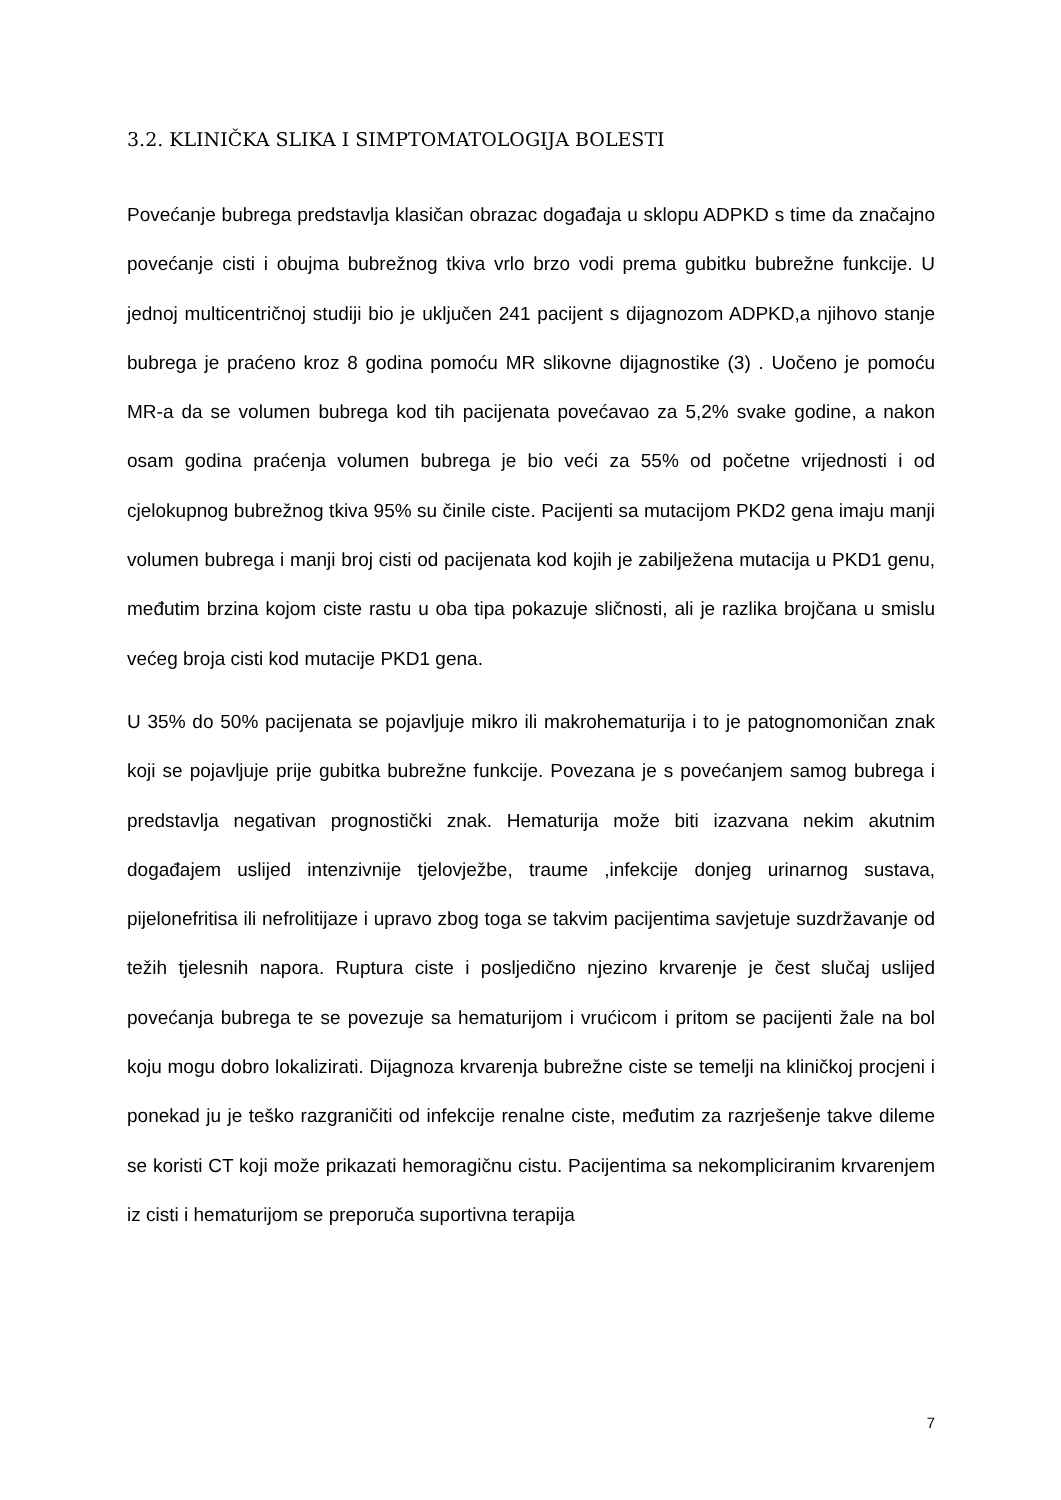3.2. KLINIČKA SLIKA I SIMPTOMATOLOGIJA BOLESTI
Povećanje bubrega predstavlja klasičan obrazac događaja u sklopu ADPKD s time da značajno povećanje cisti i obujma bubrežnog tkiva vrlo brzo vodi prema gubitku bubrežne funkcije. U jednoj multicentričnoj studiji bio je uključen 241 pacijent s dijagnozom ADPKD,a njihovo stanje bubrega je praćeno kroz 8 godina pomoću MR slikovne dijagnostike (3) . Uočeno je pomoću MR-a da se volumen bubrega kod tih pacijenata povećavao za 5,2% svake godine, a nakon osam godina praćenja volumen bubrega je bio veći za 55% od početne vrijednosti i od cjelokupnog bubrežnog tkiva 95% su činile ciste. Pacijenti sa mutacijom PKD2 gena imaju manji volumen bubrega i manji broj cisti od pacijenata kod kojih je zabilježena mutacija u PKD1 genu, međutim brzina kojom ciste rastu u oba tipa pokazuje sličnosti, ali je razlika brojčana u smislu većeg broja cisti kod mutacije PKD1 gena.
U 35% do 50% pacijenata se pojavljuje mikro ili makrohematurija i to je patognomoničan znak koji se pojavljuje prije gubitka bubrežne funkcije. Povezana je s povećanjem samog bubrega i predstavlja negativan prognostički znak. Hematurija može biti izazvana nekim akutnim događajem uslijed intenzivnije tjelovježbe, traume ,infekcije donjeg urinarnog sustava, pijelonefritisa ili nefrolitijaze i upravo zbog toga se takvim pacijentima savjetuje suzdržavanje od težih tjelesnih napora. Ruptura ciste i posljedično njezino krvarenje je čest slučaj uslijed povećanja bubrega te se povezuje sa hematurijom i vrućicom i pritom se pacijenti žale na bol koju mogu dobro lokalizirati. Dijagnoza krvarenja bubrežne ciste se temelji na kliničkoj procjeni i ponekad ju je teško razgraničiti od infekcije renalne ciste, međutim za razrješenje takve dileme se koristi CT koji može prikazati hemoragičnu cistu. Pacijentima sa nekompliciranim krvarenjem iz cisti i hematurijom se preporuča suportivna terapija
7